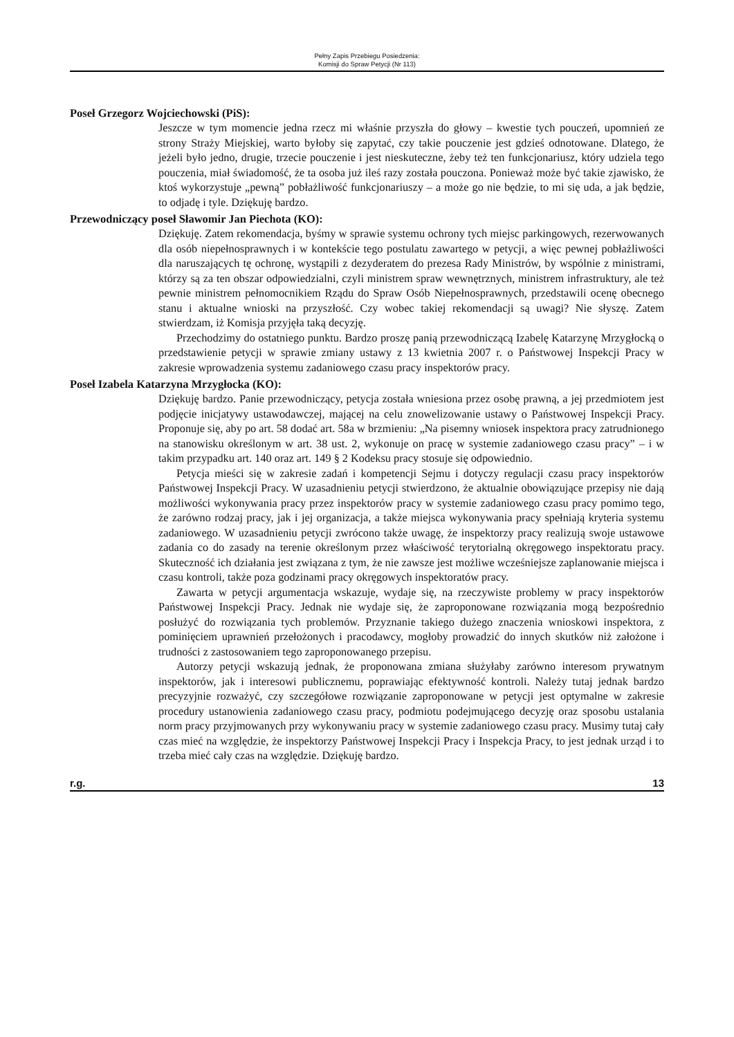Pełny Zapis Przebiegu Posiedzenia:
Komisji do Spraw Petycji (Nr 113)
Poseł Grzegorz Wojciechowski (PiS):
Jeszcze w tym momencie jedna rzecz mi właśnie przyszła do głowy – kwestie tych pouczeń, upomnień ze strony Straży Miejskiej, warto byłoby się zapytać, czy takie pouczenie jest gdzieś odnotowane. Dlatego, że jeżeli było jedno, drugie, trzecie pouczenie i jest nieskuteczne, żeby też ten funkcjonariusz, który udziela tego pouczenia, miał świadomość, że ta osoba już ileś razy została pouczona. Ponieważ może być takie zjawisko, że ktoś wykorzystuje „pewną” pobłażliwość funkcjonariuszy – a może go nie będzie, to mi się uda, a jak będzie, to odjadę i tyle. Dziękuję bardzo.
Przewodniczący poseł Sławomir Jan Piechota (KO):
Dziękuję. Zatem rekomendacja, byśmy w sprawie systemu ochrony tych miejsc parkingowych, rezerwowanych dla osób niepełnosprawnych i w kontekście tego postulatu zawartego w petycji, a więc pewnej pobłażliwości dla naruszających tę ochronę, wystąpili z dezyderatem do prezesa Rady Ministrów, by wspólnie z ministrami, którzy są za ten obszar odpowiedzialni, czyli ministrem spraw wewnętrznych, ministrem infrastruktury, ale też pewnie ministrem pełnomocnikiem Rządu do Spraw Osób Niepełnosprawnych, przedstawili ocenę obecnego stanu i aktualne wnioski na przyszłość. Czy wobec takiej rekomendacji są uwagi? Nie słyszę. Zatem stwierdzam, iż Komisja przyjęła taką decyzję.
Przechodzimy do ostatniego punktu. Bardzo proszę panią przewodniczącą Izabelę Katarzynę Mrzygłocką o przedstawienie petycji w sprawie zmiany ustawy z 13 kwietnia 2007 r. o Państwowej Inspekcji Pracy w zakresie wprowadzenia systemu zadaniowego czasu pracy inspektorów pracy.
Poseł Izabela Katarzyna Mrzygłocka (KO):
Dziękuję bardzo. Panie przewodniczący, petycja została wniesiona przez osobę prawną, a jej przedmiotem jest podjęcie inicjatywy ustawodawczej, mającej na celu znowelizowanie ustawy o Państwowej Inspekcji Pracy. Proponuje się, aby po art. 58 dodać art. 58a w brzmieniu: „Na pisemny wniosek inspektora pracy zatrudnionego na stanowisku określonym w art. 38 ust. 2, wykonuje on pracę w systemie zadaniowego czasu pracy” – i w takim przypadku art. 140 oraz art. 149 § 2 Kodeksu pracy stosuje się odpowiednio.
Petycja mieści się w zakresie zadań i kompetencji Sejmu i dotyczy regulacji czasu pracy inspektorów Państwowej Inspekcji Pracy. W uzasadnieniu petycji stwierdzono, że aktualnie obowiązujące przepisy nie dają możliwości wykonywania pracy przez inspektorów pracy w systemie zadaniowego czasu pracy pomimo tego, że zarówno rodzaj pracy, jak i jej organizacja, a także miejsca wykonywania pracy spełniają kryteria systemu zadaniowego. W uzasadnieniu petycji zwrócono także uwagę, że inspektorzy pracy realizują swoje ustawowe zadania co do zasady na terenie określonym przez właściwość terytorialną okręgowego inspektoratu pracy. Skuteczność ich działania jest związana z tym, że nie zawsze jest możliwe wcześniejsze zaplanowanie miejsca i czasu kontroli, także poza godzinami pracy okręgowych inspektoratów pracy.
Zawarta w petycji argumentacja wskazuje, wydaje się, na rzeczywiste problemy w pracy inspektorów Państwowej Inspekcji Pracy. Jednak nie wydaje się, że zaproponowane rozwiązania mogą bezpośrednio posłużyć do rozwiązania tych problemów. Przyznanie takiego dużego znaczenia wnioskowi inspektora, z pominięciem uprawnień przełożonych i pracodawcy, mogłoby prowadzić do innych skutków niż założone i trudności z zastosowaniem tego zaproponowanego przepisu.
Autorzy petycji wskazują jednak, że proponowana zmiana służyłaby zarówno interesom prywatnym inspektorów, jak i interesowi publicznemu, poprawiając efektywność kontroli. Należy tutaj jednak bardzo precyzyjnie rozważyć, czy szczegółowe rozwiązanie zaproponowane w petycji jest optymalne w zakresie procedury ustanowienia zadaniowego czasu pracy, podmiotu podejmującego decyzję oraz sposobu ustalania norm pracy przyjmowanych przy wykonywaniu pracy w systemie zadaniowego czasu pracy. Musimy tutaj cały czas mieć na względzie, że inspektorzy Państwowej Inspekcji Pracy i Inspekcja Pracy, to jest jednak urząd i to trzeba mieć cały czas na względzie. Dziękuję bardzo.
r.g. 13